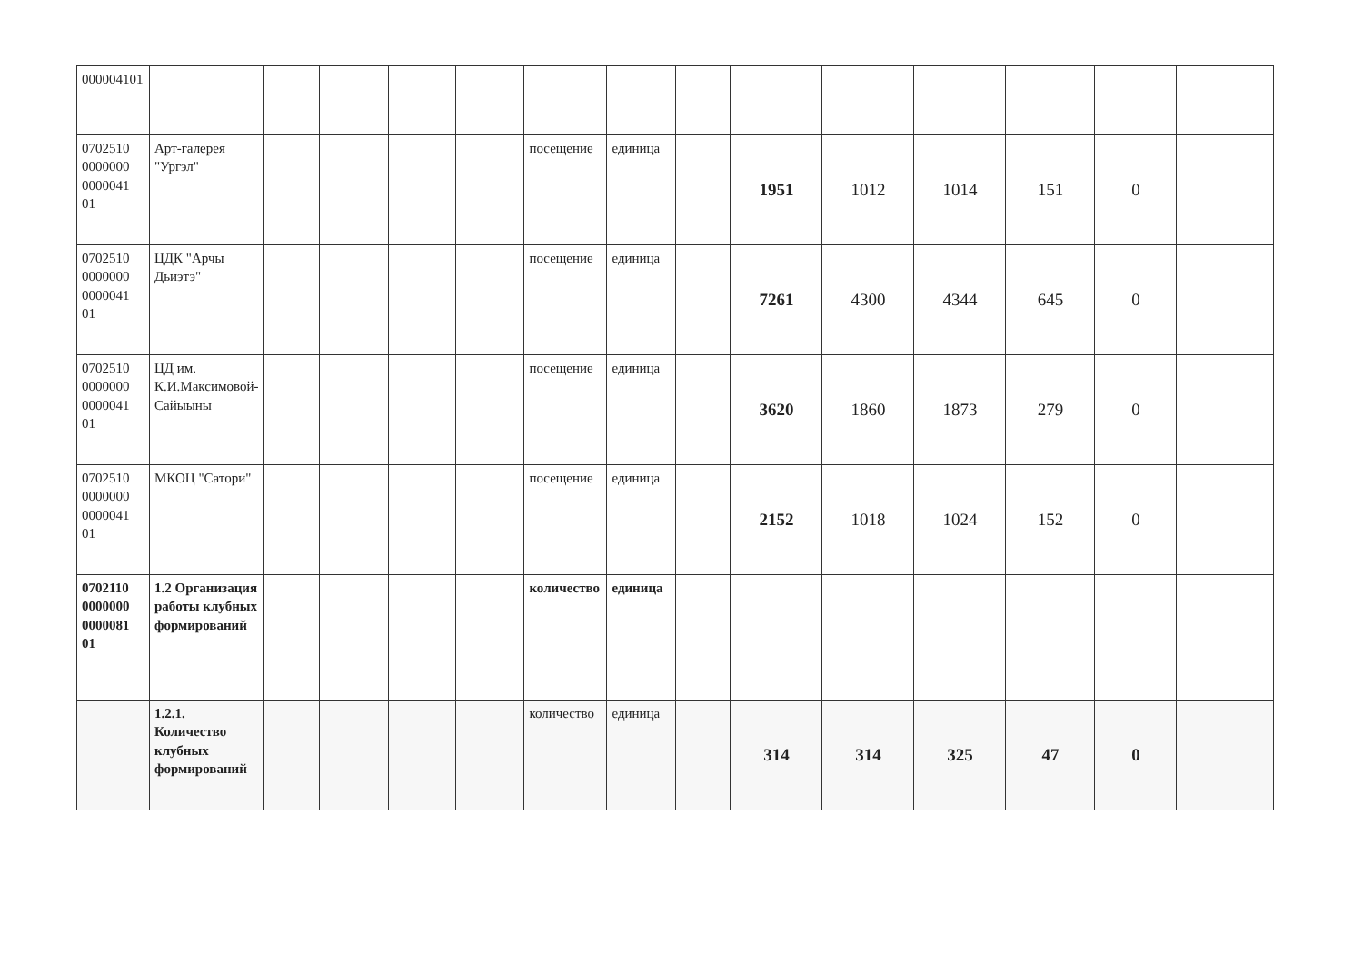| 000004101 | | | | | | | | | | | | | | |
| 0702510 0000000 0000041 01 | Арт-галерея "Ургэл" | | | | | посещение | единица | | 1951 | 1012 | 1014 | 151 | 0 | |
| 0702510 0000000 0000041 01 | ЦДК "Арчы Дьиэтэ" | | | | | посещение | единица | | 7261 | 4300 | 4344 | 645 | 0 | |
| 0702510 0000000 0000041 01 | ЦД им. К.И.Максимовой-Сайыыны | | | | | посещение | единица | | 3620 | 1860 | 1873 | 279 | 0 | |
| 0702510 0000000 0000041 01 | МКОЦ "Сатори" | | | | | посещение | единица | | 2152 | 1018 | 1024 | 152 | 0 | |
| 0702110 0000000 0000081 01 | 1.2 Организация работы клубных формирований | | | | | количество | единица | | | | | | | |
| | 1.2.1. Количество клубных формирований | | | | | количество | единица | | 314 | 314 | 325 | 47 | 0 | |